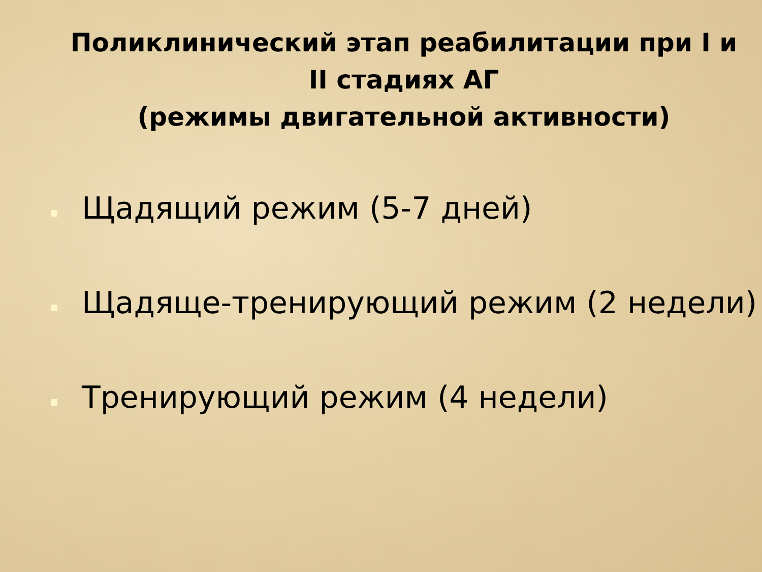Поликлинический этап реабилитации при I и II стадиях АГ
(режимы двигательной активности)
Щадящий режим (5-7 дней)
Щадяще-тренирующий режим (2 недели)
Тренирующий режим (4 недели)